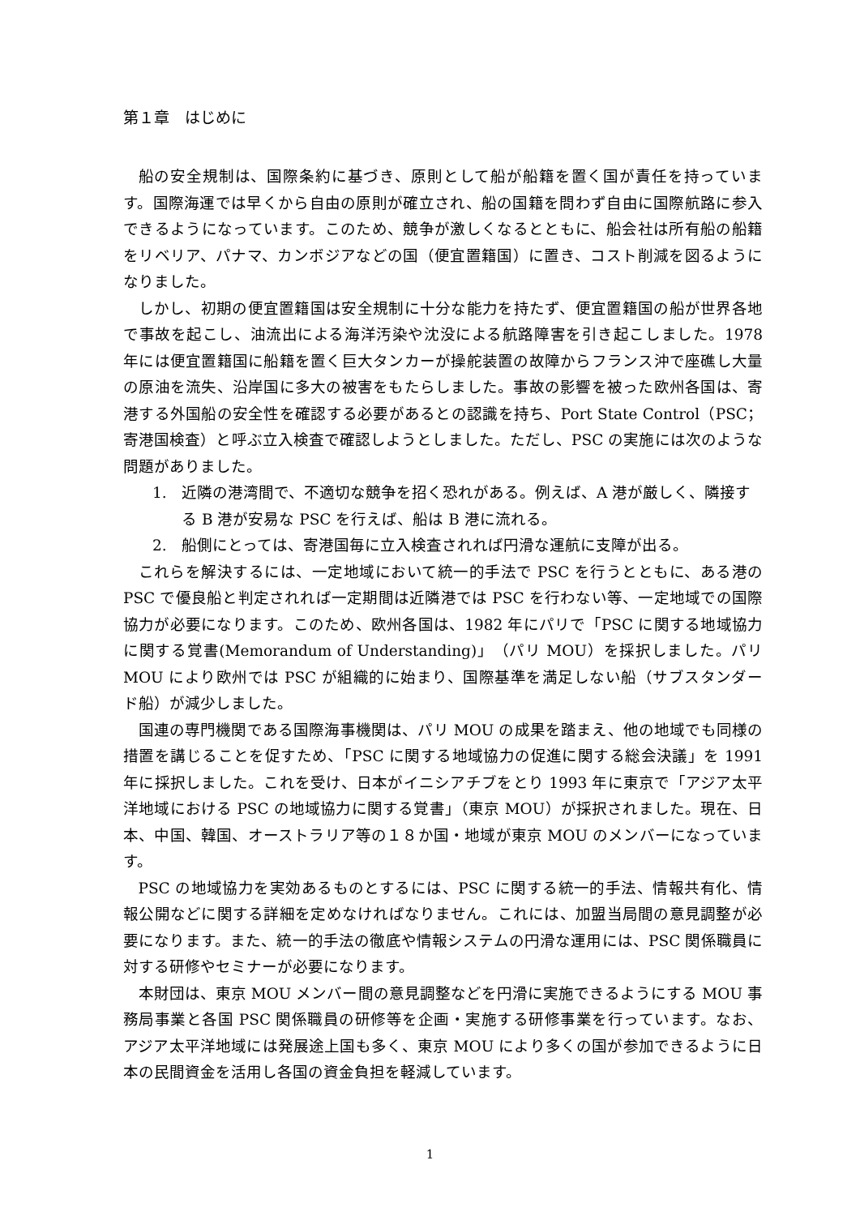第１章　はじめに
船の安全規制は、国際条約に基づき、原則として船が船籍を置く国が責任を持っています。国際海運では早くから自由の原則が確立され、船の国籍を問わず自由に国際航路に参入できるようになっています。このため、競争が激しくなるとともに、船会社は所有船の船籍をリベリア、パナマ、カンボジアなどの国（便宜置籍国）に置き、コスト削減を図るようになりました。
しかし、初期の便宜置籍国は安全規制に十分な能力を持たず、便宜置籍国の船が世界各地で事故を起こし、油流出による海洋汚染や沈没による航路障害を引き起こしました。1978 年には便宜置籍国に船籍を置く巨大タンカーが操舵装置の故障からフランス沖で座礁し大量の原油を流失、沿岸国に多大の被害をもたらしました。事故の影響を被った欧州各国は、寄港する外国船の安全性を確認する必要があるとの認識を持ち、Port State Control（PSC；寄港国検査）と呼ぶ立入検査で確認しようとしました。ただし、PSC の実施には次のような問題がありました。
1. 近隣の港湾間で、不適切な競争を招く恐れがある。例えば、A 港が厳しく、隣接する B 港が安易な PSC を行えば、船は B 港に流れる。
2. 船側にとっては、寄港国毎に立入検査されれば円滑な運航に支障が出る。
これらを解決するには、一定地域において統一的手法で PSC を行うとともに、ある港の PSC で優良船と判定されれば一定期間は近隣港では PSC を行わない等、一定地域での国際協力が必要になります。このため、欧州各国は、1982 年にパリで「PSC に関する地域協力に関する覚書(Memorandum of Understanding)」（パリ MOU）を採択しました。パリ MOU により欧州では PSC が組織的に始まり、国際基準を満足しない船（サブスタンダード船）が減少しました。
国連の専門機関である国際海事機関は、パリ MOU の成果を踏まえ、他の地域でも同様の措置を講じることを促すため、「PSC に関する地域協力の促進に関する総会決議」を 1991 年に採択しました。これを受け、日本がイニシアチブをとり 1993 年に東京で「アジア太平洋地域における PSC の地域協力に関する覚書」（東京 MOU）が採択されました。現在、日本、中国、韓国、オーストラリア等の１８か国・地域が東京 MOU のメンバーになっています。
PSC の地域協力を実効あるものとするには、PSC に関する統一的手法、情報共有化、情報公開などに関する詳細を定めなければなりません。これには、加盟当局間の意見調整が必要になります。また、統一的手法の徹底や情報システムの円滑な運用には、PSC 関係職員に対する研修やセミナーが必要になります。
本財団は、東京 MOU メンバー間の意見調整などを円滑に実施できるようにする MOU 事務局事業と各国 PSC 関係職員の研修等を企画・実施する研修事業を行っています。なお、アジア太平洋地域には発展途上国も多く、東京 MOU により多くの国が参加できるように日本の民間資金を活用し各国の資金負担を軽減しています。
1